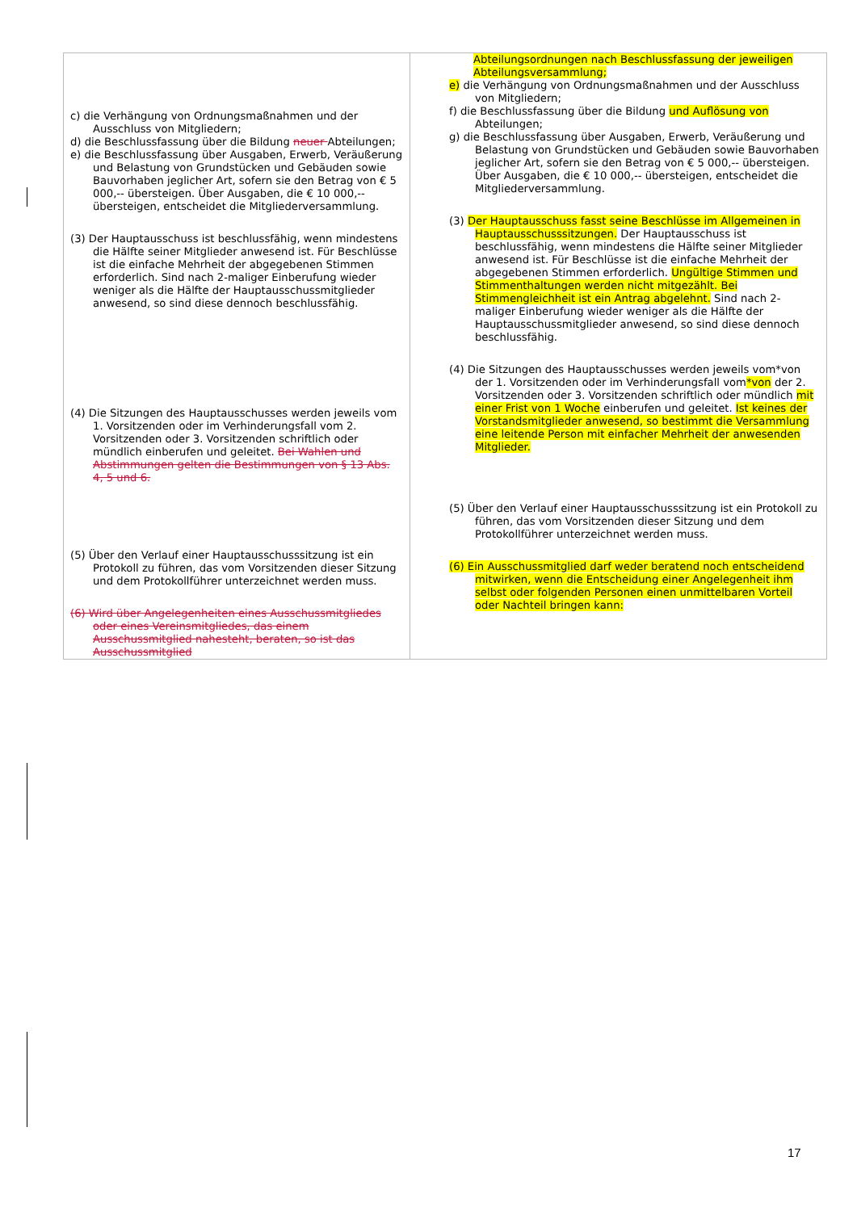| c) die Verhängung von Ordnungsmaßnahmen und der Ausschluss von Mitgliedern; d) die Beschlussfassung über die Bildung neuer Abteilungen; e) die Beschlussfassung über Ausgaben, Erwerb, Veräußerung und Belastung von Grundstücken und Gebäuden sowie Bauvorhaben jeglicher Art, sofern sie den Betrag von € 5 000,-- übersteigen. Über Ausgaben, die € 10 000,-- übersteigen, entscheidet die Mitgliederversammlung. (3) Der Hauptausschuss ist beschlussfähig, wenn mindestens die Hälfte seiner Mitglieder anwesend ist. Für Beschlüsse ist die einfache Mehrheit der abgegebenen Stimmen erforderlich. Sind nach 2-maliger Einberufung wieder weniger als die Hälfte der Hauptausschussmitglieder anwesend, so sind diese dennoch beschlussfähig. (4) Die Sitzungen des Hauptausschusses werden jeweils vom 1. Vorsitzenden oder im Verhinderungsfall vom 2. Vorsitzenden oder 3. Vorsitzenden schriftlich oder mündlich einberufen und geleitet. Bei Wahlen und Abstimmungen gelten die Bestimmungen von § 13 Abs. 4, 5 und 6. (5) Über den Verlauf einer Hauptausschusssitzung ist ein Protokoll zu führen, das vom Vorsitzenden dieser Sitzung und dem Protokollführer unterzeichnet werden muss. (6) Wird über Angelegenheiten eines Ausschussmitgliedes oder eines Vereinsmitgliedes, das einem Ausschussmitglied nahesteht, beraten, so ist das Ausschussmitglied | Abteilungsordnungen nach Beschlussfassung der jeweiligen Abteilungsversammlung; e) die Verhängung von Ordnungsmaßnahmen und der Ausschluss von Mitgliedern; f) die Beschlussfassung über die Bildung und Auflösung von Abteilungen; g) die Beschlussfassung über Ausgaben, Erwerb, Veräußerung und Belastung von Grundstücken und Gebäuden sowie Bauvorhaben jeglicher Art, sofern sie den Betrag von € 5 000,-- übersteigen. Über Ausgaben, die € 10 000,-- übersteigen, entscheidet die Mitgliederversammlung. (3) Der Hauptausschuss fasst seine Beschlüsse im Allgemeinen in Hauptausschusssitzungen. Der Hauptausschuss ist beschlussfähig, wenn mindestens die Hälfte seiner Mitglieder anwesend ist. Für Beschlüsse ist die einfache Mehrheit der abgegebenen Stimmen erforderlich. Ungültige Stimmen und Stimmenthaltungen werden nicht mitgezählt. Bei Stimmengleichheit ist ein Antrag abgelehnt. Sind nach 2-maliger Einberufung wieder weniger als die Hälfte der Hauptausschussmitglieder anwesend, so sind diese dennoch beschlussfähig. (4) Die Sitzungen des Hauptausschusses werden jeweils vom*von der 1. Vorsitzenden oder im Verhinderungsfall vom *von der 2. Vorsitzenden oder 3. Vorsitzenden schriftlich oder mündlich mit einer Frist von 1 Woche einberufen und geleitet. Ist keines der Vorstandsmitglieder anwesend, so bestimmt die Versammlung eine leitende Person mit einfacher Mehrheit der anwesenden Mitglieder. (5) Über den Verlauf einer Hauptausschusssitzung ist ein Protokoll zu führen, das vom Vorsitzenden dieser Sitzung und dem Protokollführer unterzeichnet werden muss. (6) Ein Ausschussmitglied darf weder beratend noch entscheidend mitwirken, wenn die Entscheidung einer Angelegenheit ihm selbst oder folgenden Personen einen unmittelbaren Vorteil oder Nachteil bringen kann: |
17